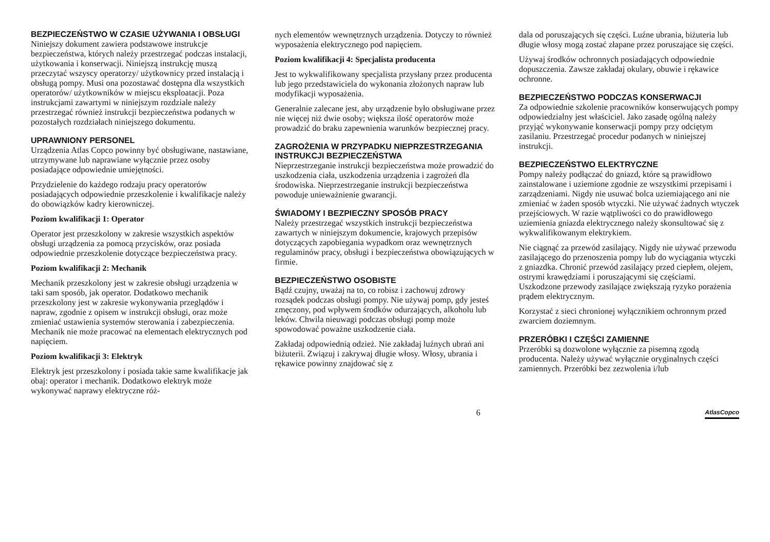BEZPIECZEŃSTWO W CZASIE UŻYWANIA I OBSŁUGI
Niniejszy dokument zawiera podstawowe instrukcje bezpieczeństwa, których należy przestrzegać podczas instalacji, użytkowania i konserwacji. Niniejszą instrukcję muszą przeczytać wszyscy operatorzy/ użytkownicy przed instalacją i obsługą pompy. Musi ona pozostawać dostępna dla wszystkich operatorów/ użytkowników w miejscu eksploatacji. Poza instrukcjami zawartymi w niniejszym rozdziale należy przestrzegać również instrukcji bezpieczeństwa podanych w pozostałych rozdziałach niniejszego dokumentu.
UPRAWNIONY PERSONEL
Urządzenia Atlas Copco powinny być obsługiwane, nastawiane, utrzymywane lub naprawiane wyłącznie przez osoby posiadające odpowiednie umiejętności.
Przydzielenie do każdego rodzaju pracy operatorów posiadających odpowiednie przeszkolenie i kwalifikacje należy do obowiązków kadry kierowniczej.
Poziom kwalifikacji 1: Operator
Operator jest przeszkolony w zakresie wszystkich aspektów obsługi urządzenia za pomocą przycisków, oraz posiada odpowiednie przeszkolenie dotyczące bezpieczeństwa pracy.
Poziom kwalifikacji 2: Mechanik
Mechanik przeszkolony jest w zakresie obsługi urządzenia w taki sam sposób, jak operator. Dodatkowo mechanik przeszkolony jest w zakresie wykonywania przeglądów i napraw, zgodnie z opisem w instrukcji obsługi, oraz może zmieniać ustawienia systemów sterowania i zabezpieczenia. Mechanik nie może pracować na elementach elektrycznych pod napięciem.
Poziom kwalifikacji 3: Elektryk
Elektryk jest przeszkolony i posiada takie same kwalifikacje jak obaj: operator i mechanik. Dodatkowo elektryk może wykonywać naprawy elektryczne róż-
nych elementów wewnętrznych urządzenia. Dotyczy to również wyposażenia elektrycznego pod napięciem.
Poziom kwalifikacji 4: Specjalista producenta
Jest to wykwalifikowany specjalista przysłany przez producenta lub jego przedstawiciela do wykonania złożonych napraw lub modyfikacji wyposażenia.
Generalnie zalecane jest, aby urządzenie było obsługiwane przez nie więcej niż dwie osoby; większa ilość operatorów może prowadzić do braku zapewnienia warunków bezpiecznej pracy.
ZAGROŻENIA W PRZYPADKU NIEPRZESTRZEGANIA INSTRUKCJI BEZPIECZEŃSTWA
Nieprzestrzeganie instrukcji bezpieczeństwa może prowadzić do uszkodzenia ciała, uszkodzenia urządzenia i zagrożeń dla środowiska. Nieprzestrzeganie instrukcji bezpieczeństwa powoduje unieważnienie gwarancji.
ŚWIADOMY I BEZPIECZNY SPOSÓB PRACY
Należy przestrzegać wszystkich instrukcji bezpieczeństwa zawartych w niniejszym dokumencie, krajowych przepisów dotyczących zapobiegania wypadkom oraz wewnętrznych regulaminów pracy, obsługi i bezpieczeństwa obowiązujących w firmie.
BEZPIECZEŃSTWO OSOBISTE
Bądź czujny, uważaj na to, co robisz i zachowuj zdrowy rozsądek podczas obsługi pompy. Nie używaj pomp, gdy jesteś zmęczony, pod wpływem środków odurzających, alkoholu lub leków. Chwila nieuwagi podczas obsługi pomp może spowodować poważne uszkodzenie ciała.
Zakładaj odpowiednią odzież. Nie zakładaj luźnych ubrań ani biżuterii. Związuj i zakrywaj długie włosy. Włosy, ubrania i rękawice powinny znajdować się z
dala od poruszających się części. Luźne ubrania, biżuteria lub długie włosy mogą zostać złapane przez poruszające się części.
Używaj środków ochronnych posiadających odpowiednie dopuszczenia. Zawsze zakładaj okulary, obuwie i rękawice ochronne.
BEZPIECZEŃSTWO PODCZAS KONSERWACJI
Za odpowiednie szkolenie pracowników konserwujących pompy odpowiedzialny jest właściciel. Jako zasadę ogólną należy przyjąć wykonywanie konserwacji pompy przy odciętym zasilaniu. Przestrzegać procedur podanych w niniejszej instrukcji.
BEZPIECZEŃSTWO ELEKTRYCZNE
Pompy należy podłączać do gniazd, które są prawidłowo zainstalowane i uziemione zgodnie ze wszystkimi przepisami i zarządzeniami. Nigdy nie usuwać bolca uziemiającego ani nie zmieniać w żaden sposób wtyczki. Nie używać żadnych wtyczek przejściowych. W razie wątpliwości co do prawidłowego uziemienia gniazda elektrycznego należy skonsultować się z wykwalifikowanym elektrykiem.
Nie ciągnąć za przewód zasilający. Nigdy nie używać przewodu zasilającego do przenoszenia pompy lub do wyciągania wtyczki z gniazdka. Chronić przewód zasilający przed ciepłem, olejem, ostrymi krawędziami i poruszającymi się częściami. Uszkodzone przewody zasilające zwiększają ryzyko porażenia prądem elektrycznym.
Korzystać z sieci chronionej wyłącznikiem ochronnym przed zwarciem doziemnym.
PRZERÓBKI I CZĘŚCI ZAMIENNE
Przeróbki są dozwolone wyłącznie za pisemną zgodą producenta. Należy używać wyłącznie oryginalnych części zamiennych. Przeróbki bez zezwolenia i/lub
6 AtlasCopco